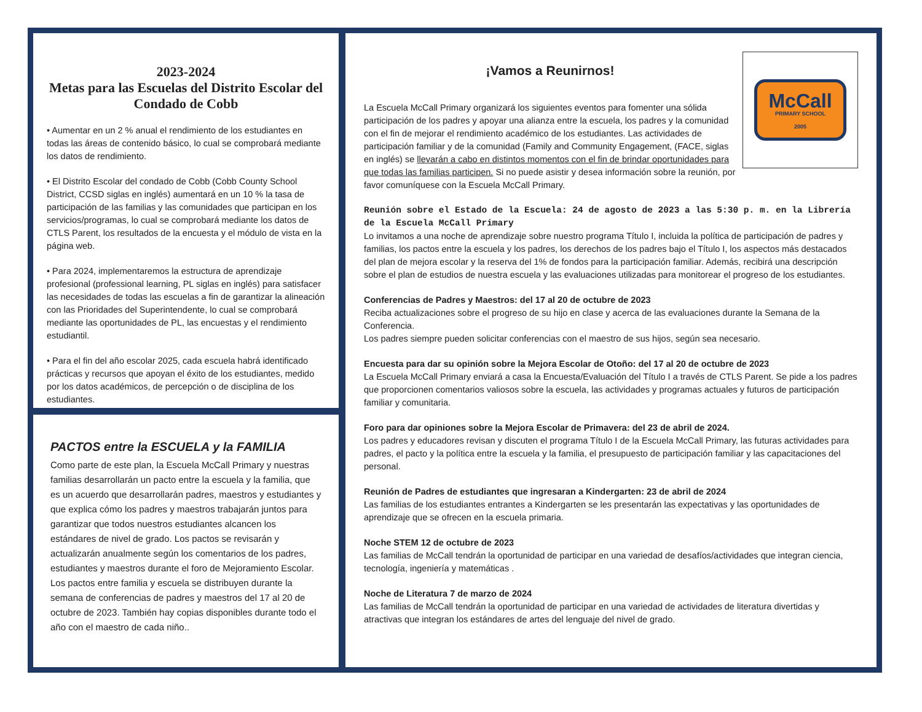2023-2024
Metas para las Escuelas del Distrito Escolar del Condado de Cobb
• Aumentar en un 2 % anual el rendimiento de los estudiantes en todas las áreas de contenido básico, lo cual se comprobará mediante los datos de rendimiento.
• El Distrito Escolar del condado de Cobb (Cobb County School District, CCSD siglas en inglés) aumentará en un 10 % la tasa de participación de las familias y las comunidades que participan en los servicios/programas, lo cual se comprobará mediante los datos de CTLS Parent, los resultados de la encuesta y el módulo de vista en la página web.
• Para 2024, implementaremos la estructura de aprendizaje profesional (professional learning, PL siglas en inglés) para satisfacer las necesidades de todas las escuelas a fin de garantizar la alineación con las Prioridades del Superintendente, lo cual se comprobará mediante las oportunidades de PL, las encuestas y el rendimiento estudiantil.
• Para el fin del año escolar 2025, cada escuela habrá identificado prácticas y recursos que apoyan el éxito de los estudiantes, medido por los datos académicos, de percepción o de disciplina de los estudiantes.
PACTOS entre la ESCUELA y la FAMILIA
Como parte de este plan, la Escuela McCall Primary y nuestras familias desarrollarán un pacto entre la escuela y la familia, que es un acuerdo que desarrollarán padres, maestros y estudiantes y que explica cómo los padres y maestros trabajarán juntos para garantizar que todos nuestros estudiantes alcancen los estándares de nivel de grado. Los pactos se revisarán y actualizarán anualmente según los comentarios de los padres, estudiantes y maestros durante el foro de Mejoramiento Escolar. Los pactos entre familia y escuela se distribuyen durante la semana de conferencias de padres y maestros del 17 al 20 de octubre de 2023. También hay copias disponibles durante todo el año con el maestro de cada niño..
McCall
PRIMARY SCHOOL
2005
¡Vamos a Reunirnos!
La Escuela McCall Primary organizará los siguientes eventos para fomenter una sólida participación de los padres y apoyar una alianza entre la escuela, los padres y la comunidad con el fin de mejorar el rendimiento académico de los estudiantes. Las actividades de participación familiar y de la comunidad (Family and Community Engagement, (FACE, siglas en inglés) se llevarán a cabo en distintos momentos con el fin de brindar oportunidades para que todas las familias participen. Si no puede asistir y desea información sobre la reunión, por favor comuníquese con la Escuela McCall Primary.
Reunión sobre el Estado de la Escuela: 24 de agosto de 2023 a las 5:30 p. m. en la Librería de la Escuela McCall Primary
Lo invitamos a una noche de aprendizaje sobre nuestro programa Título I, incluida la política de participación de padres y familias, los pactos entre la escuela y los padres, los derechos de los padres bajo el Título I, los aspectos más destacados del plan de mejora escolar y la reserva del 1% de fondos para la participación familiar. Además, recibirá una descripción sobre el plan de estudios de nuestra escuela y las evaluaciones utilizadas para monitorear el progreso de los estudiantes.
Conferencias de Padres y Maestros: del 17 al 20 de octubre de 2023
Reciba actualizaciones sobre el progreso de su hijo en clase y acerca de las evaluaciones durante la Semana de la Conferencia.
Los padres siempre pueden solicitar conferencias con el maestro de sus hijos, según sea necesario.
Encuesta para dar su opinión sobre la Mejora Escolar de Otoño: del 17 al 20 de octubre de 2023
La Escuela McCall Primary enviará a casa la Encuesta/Evaluación del Título I a través de CTLS Parent. Se pide a los padres que proporcionen comentarios valiosos sobre la escuela, las actividades y programas actuales y futuros de participación familiar y comunitaria.
Foro para dar opiniones sobre la Mejora Escolar de Primavera: del 23 de abril de 2024.
Los padres y educadores revisan y discuten el programa Título I de la Escuela McCall Primary, las futuras actividades para padres, el pacto y la política entre la escuela y la familia, el presupuesto de participación familiar y las capacitaciones del personal.
Reunión de Padres de estudiantes que ingresaran a Kindergarten: 23 de abril de 2024
Las familias de los estudiantes entrantes a Kindergarten se les presentarán las expectativas y las oportunidades de aprendizaje que se ofrecen en la escuela primaria.
Noche STEM 12 de octubre de 2023
Las familias de McCall tendrán la oportunidad de participar en una variedad de desafíos/actividades que integran ciencia, tecnología, ingeniería y matemáticas .
Noche de Literatura 7 de marzo de 2024
Las familias de McCall tendrán la oportunidad de participar en una variedad de actividades de literatura divertidas y atractivas que integran los estándares de artes del lenguaje del nivel de grado.